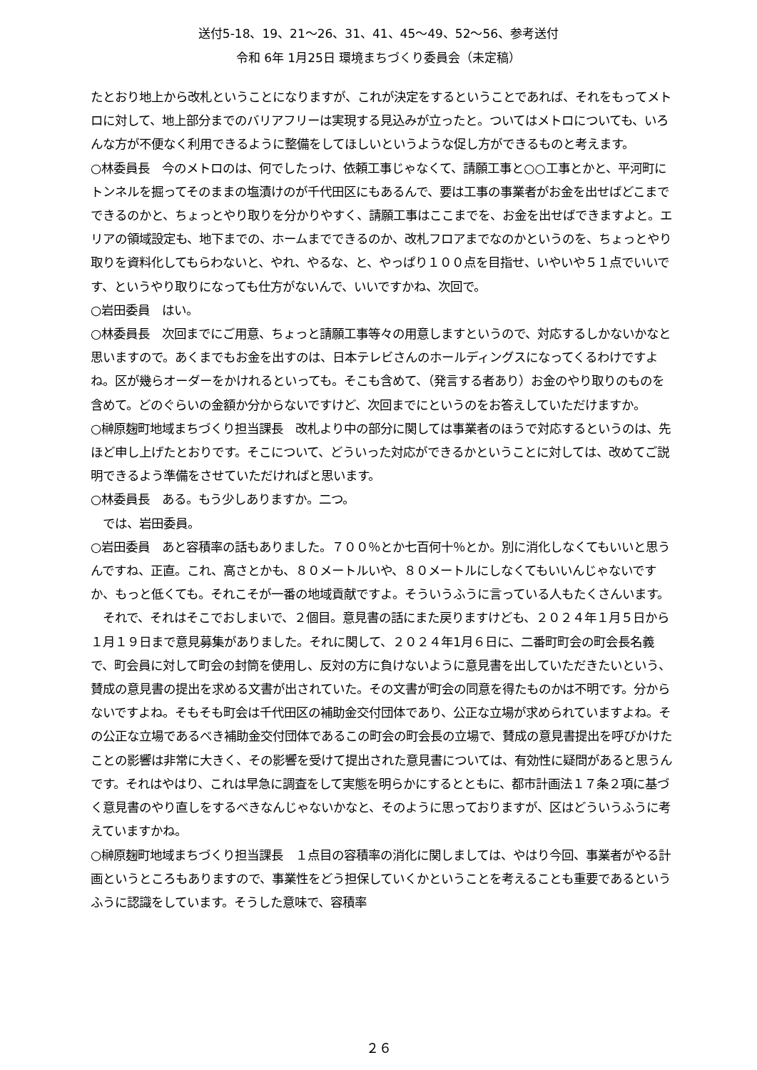送付5-18、19、21～26、31、41、45～49、52～56、参考送付
令和 6年 1月25日 環境まちづくり委員会（未定稿）
たとおり地上から改札ということになりますが、これが決定をするということであれば、それをもってメトロに対して、地上部分までのバリアフリーは実現する見込みが立ったと。ついてはメトロについても、いろんな方が不便なく利用できるように整備をしてほしいというような促し方ができるものと考えます。
○林委員長　今のメトロのは、何でしたっけ、依頼工事じゃなくて、請願工事と○○工事とかと、平河町にトンネルを掘ってそのままの塩漬けのが千代田区にもあるんで、要は工事の事業者がお金を出せばどこまでできるのかと、ちょっとやり取りを分かりやすく、請願工事はここまでを、お金を出せばできますよと。エリアの領域設定も、地下までの、ホームまでできるのか、改札フロアまでなのかというのを、ちょっとやり取りを資料化してもらわないと、やれ、やるな、と、やっぱり１００点を目指せ、いやいや５１点でいいです、というやり取りになっても仕方がないんで、いいですかね、次回で。
○岩田委員　はい。
○林委員長　次回までにご用意、ちょっと請願工事等々の用意しますというので、対応するしかないかなと思いますので。あくまでもお金を出すのは、日本テレビさんのホールディングスになってくるわけですよね。区が幾らオーダーをかけれるといっても。そこも含めて、（発言する者あり）お金のやり取りのものを含めて。どのぐらいの金額か分からないですけど、次回までにというのをお答えしていただけますか。
○榊原麹町地域まちづくり担当課長　改札より中の部分に関しては事業者のほうで対応するというのは、先ほど申し上げたとおりです。そこについて、どういった対応ができるかということに対しては、改めてご説明できるよう準備をさせていただければと思います。
○林委員長　ある。もう少しありますか。二つ。
　では、岩田委員。
○岩田委員　あと容積率の話もありました。７００％とか七百何十％とか。別に消化しなくてもいいと思うんですね、正直。これ、高さとかも、８０メートルいや、８０メートルにしなくてもいいんじゃないですか、もっと低くても。それこそが一番の地域貢献ですよ。そういうふうに言っている人もたくさんいます。
　それで、それはそこでおしまいで、２個目。意見書の話にまた戻りますけども、２０２４年１月５日から１月１９日まで意見募集がありました。それに関して、２０２４年1月６日に、二番町町会の町会長名義で、町会員に対して町会の封筒を使用し、反対の方に負けないように意見書を出していただきたいという、賛成の意見書の提出を求める文書が出されていた。その文書が町会の同意を得たものかは不明です。分からないですよね。そもそも町会は千代田区の補助金交付団体であり、公正な立場が求められていますよね。その公正な立場であるべき補助金交付団体であるこの町会の町会長の立場で、賛成の意見書提出を呼びかけたことの影響は非常に大きく、その影響を受けて提出された意見書については、有効性に疑問があると思うんです。それはやはり、これは早急に調査をして実態を明らかにするとともに、都市計画法１７条２項に基づく意見書のやり直しをするべきなんじゃないかなと、そのように思っておりますが、区はどういうふうに考えていますかね。
○榊原麹町地域まちづくり担当課長　１点目の容積率の消化に関しましては、やはり今回、事業者がやる計画というところもありますので、事業性をどう担保していくかということを考えることも重要であるというふうに認識をしています。そうした意味で、容積率
２６